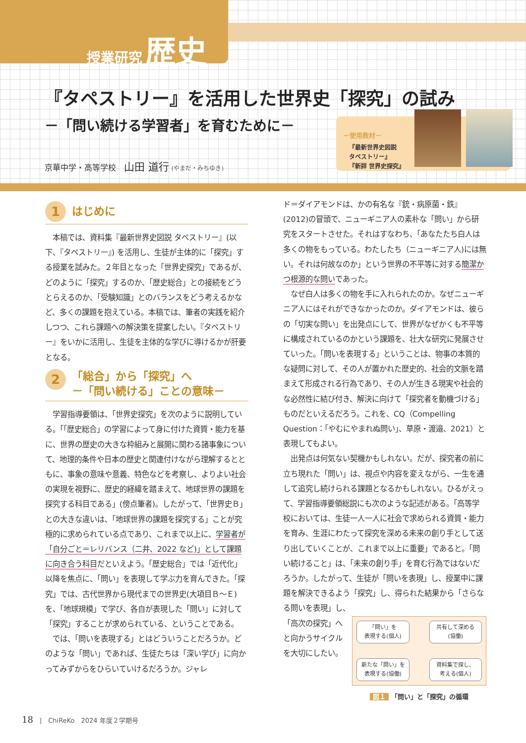授業研究 歴史
『タペストリー』を活用した世界史「探究」の試み
－「問い続ける学習者」を育むために－
京華中学・高等学校　山田 道行 (やまだ・みちゆき)
－使用教材－
『最新世界史図説
タペストリー』
『新詳 世界史探究』
1 はじめに
本稿では、資料集『最新世界史図説 タペストリー』(以下、『タペストリー』) を活用し、生徒が主体的に「探究」する授業を試みた。２年目となった「世界史探究」であるが、どのように「探究」するのか、「歴史総合」との接続をどうとらえるのか、「受験知識」とのバランスをどう考えるかなど、多くの課題を抱えている。本稿では、筆者の実践を紹介しつつ、これら課題への解決策を提案したい。『タペストリー』をいかに活用し、生徒を主体的な学びに導けるかが肝要となる。
2 「総合」から「探究」へ
－「問い続ける」ことの意味－
学習指導要領は、「世界史探究」を次のように説明している。「「歴史総合」の学習によって身に付けた資質・能力を基に、世界の歴史の大きな枠組みと展開に関わる諸事象について、地理的条件や日本の歴史と関連付けながら理解するとともに、事象の意味や意義、特色などを考察し、よりよい社会の実現を視野に、歴史的経緯を踏まえて、地球世界の課題を探究する科目である」(傍点筆者)。したがって、「世界史Ｂ」との大きな違いは、「地球世界の課題を探究する」ことが究極的に求められている点であり、これまで以上に、学習者が「自分ごと＝レリバンス（二井、2022 など)」として課題に向き合う科目だといえよう。「歴史総合」では「近代化」以降を焦点に、「問い」を表現して学ぶ力を育んできた。「探究」では、古代世界から現代までの世界史(大項目Ｂ～Ｅ)を、「地球規模」で学び、各自が表現した「問い」に対して「探究」することが求められている、ということである。
では、「問いを表現する」とはどういうことだろうか。どのような「問い」であれば、生徒たちは「深い学び」に向かってみずからをひらいていけるだろうか。ジャレ
ド＝ダイアモンドは、かの有名な『銃・病原菌・鉄』(2012)の冒頭で、ニューギニア人の素朴な「問い」から研究をスタートさせた。それはすなわち、「あなたたち白人は多くの物をもっている。わたしたち（ニューギニア人)には無い。それは何故なのか」という世界の不平等に対する簡潔かつ根源的な問いであった。
なぜ白人は多くの物を手に入れられたのか。なぜニューギニア人にはそれができなかったのか。ダイアモンドは、彼らの「切実な問い」を出発点にして、世界がなぜかくも不平等に構成されているのかという課題を、壮大な研究に発展させていった。「問いを表現する」ということは、物事の本質的な疑問に対して、その人が置かれた歴史的、社会的文脈を踏まえて形成される行為であり、その人が生きる現実や社会的な必然性に結び付き、解決に向けて「探究者を動機づける」ものだといえるだろう。これを、CQ（Compelling Question：「やむにやまれぬ問い」、草原・渡邉、2021）と表現してもよい。
出発点は何気ない契機かもしれない。だが、探究者の前に立ち現れた「問い」は、視点や内容を変えながら、一生を通して追究し続けられる課題となるかもしれない。ひるがえって、学習指導要領総説にも次のような記述がある。「高等学校においては、生徒一人一人に社会で求められる資質・能力を育み、生涯にわたって探究を深める未来の創り手として送り出していくことが、これまで以上に重要」であると。「問い続けること」は、「未来の創り手」を育む行為ではないだろうか。したがって、生徒が「問いを表現」し、授業中に課題を解決できるよう「探究」し、得られた結果から「さらなる問いを表現」し、
「高次の探究」へと向かうサイクルを大切にしたい。
「問い」を
表現する(個人)
共有して深める
(協働)
新たな「問い」を
表現する(協働)
資料集で探し、
考える(個人)
図１ 「問い」と「探究」の循環
18　|　ChiReKo　2024 年度２学期号